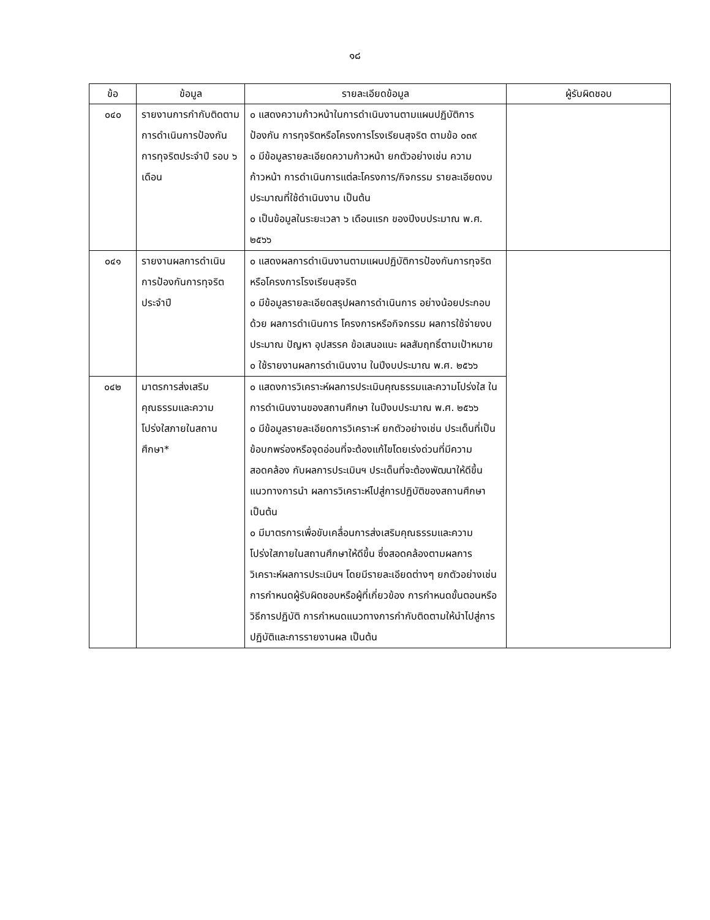๑๘
| ข้อ | ข้อมูล | รายละเอียดข้อมูล | ผู้รับผิดชอบ |
| --- | --- | --- | --- |
| ๐๔๐ | รายงานการกำกับติดตามการดำเนินการป้องกันการทุจริตประจำปี รอบ ๖ เดือน | ๐ แสดงความก้าวหน้าในการดำเนินงานตามแผนปฏิบัติการป้องกัน การทุจริตหรือโครงการโรงเรียนสุจริต ตามข้อ ๐๓๙ ๐ มีข้อมูลรายละเอียดความก้าวหน้า ยกตัวอย่างเช่น ความก้าวหน้า การดำเนินการแต่ละโครงการ/กิจกรรม รายละเอียดงบประมาณที่ใช้ดำเนินงาน เป็นต้น ๐ เป็นข้อมูลในระยะเวลา ๖ เดือนแรก ของปีงบประมาณ พ.ศ. ๒๕๖๖ | |
| ๐๔๑ | รายงานผลการดำเนินการป้องกันการทุจริตประจำปี | ๐ แสดงผลการดำเนินงานตามแผนปฏิบัติการป้องกันการทุจริต หรือโครงการโรงเรียนสุจริต ๐ มีข้อมูลรายละเอียดสรุปผลการดำเนินการ อย่างน้อยประกอบด้วย ผลการดำเนินการ โครงการหรือกิจกรรม ผลการใช้จ่ายงบประมาณ ปัญหา อุปสรรค ข้อเสนอแนะ ผลสัมฤทธิ์ตามเป้าหมาย ๐ ใช้รายงานผลการดำเนินงาน ในปีงบประมาณ พ.ศ. ๒๕๖๖ | |
| ๐๔๒ | มาตรการส่งเสริมคุณธรรมและความโปร่งใสภายในสถานศึกษา* | ๐ แสดงการวิเคราะห์ผลการประเมินคุณธรรมและความโปร่งใส ในการดำเนินงานของสถานศึกษา ในปีงบประมาณ พ.ศ. ๒๕๖๖ ๐ มีข้อมูลรายละเอียดการวิเคราะห์ ยกตัวอย่างเช่น ประเด็นที่เป็นข้อบกพร่องหรือจุดอ่อนที่จะต้องแก้ไขโดยเร่งด่วนที่มีความสอดคล้อง กับผลการประเมินฯ ประเด็นที่จะต้องพัฒนาให้ดีขึ้น แนวทางการนำ ผลการวิเคราะห์ไปสู่การปฏิบัติของสถานศึกษา เป็นต้น ๐ มีมาตรการเพื่อขับเคลื่อนการส่งเสริมคุณธรรมและความโปร่งใสภายในสถานศึกษาให้ดีขึ้น ซึ่งสอดคล้องตามผลการวิเคราะห์ผลการประเมินฯ โดยมีรายละเอียดต่างๆ ยกตัวอย่างเช่น การกำหนดผู้รับผิดชอบหรือผู้ที่เกี่ยวข้อง การกำหนดขั้นตอนหรือวิธีการปฏิบัติ การกำหนดแนวทางการกำกับติดตามให้นำไปสู่การปฏิบัติและการรายงานผล เป็นต้น | |